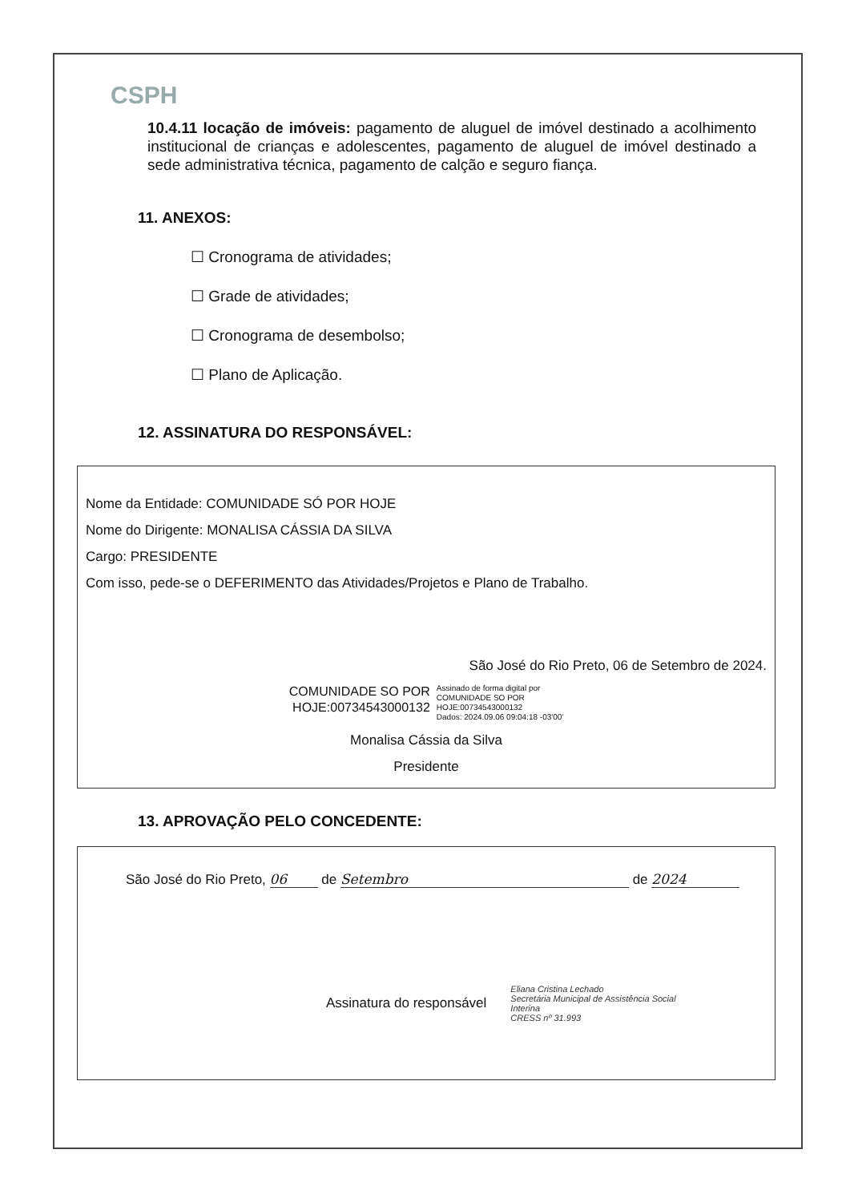CSPH
10.4.11 locação de imóveis: pagamento de aluguel de imóvel destinado a acolhimento institucional de crianças e adolescentes, pagamento de aluguel de imóvel destinado a sede administrativa técnica, pagamento de calção e seguro fiança.
11. ANEXOS:
☐ Cronograma de atividades;
☐ Grade de atividades;
☐ Cronograma de desembolso;
☐ Plano de Aplicação.
12. ASSINATURA DO RESPONSÁVEL:
Nome da Entidade: COMUNIDADE SÓ POR HOJE
Nome do Dirigente: MONALISA CÁSSIA DA SILVA
Cargo: PRESIDENTE
Com isso, pede-se o DEFERIMENTO das Atividades/Projetos e Plano de Trabalho.
São José do Rio Preto, 06 de Setembro de 2024.
COMUNIDADE SO POR
HOJE:00734543000132
Assinado de forma digital por
COMUNIDADE SO POR
HOJE:00734543000132
Dados: 2024.09.06 09:04:18 -03'00'
Monalisa Cássia da Silva
Presidente
13. APROVAÇÃO PELO CONCEDENTE:
São José do Rio Preto, 06 de Setembro de 2024
Assinatura do responsável Eliana Cristina Lechado
Secretária Municipal de Assistência Social
Interina
CRESS nº 31.993